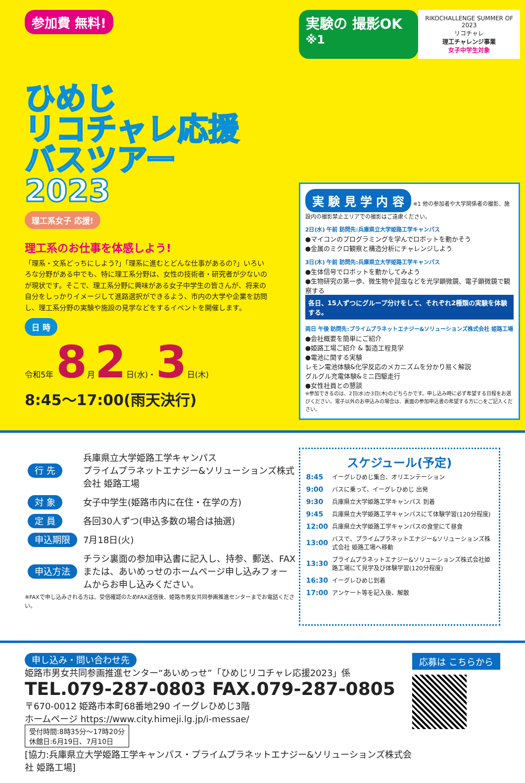参加費 無料!
ひめじ
リコチャレ応援
バスツアー
2023
理工系女子 応援!
理工系のお仕事を体感しよう!
「理系・文系どっちにしよう?」「理系に進むとどんな仕事があるの?」いろいろな分野がある中でも、特に理工系分野は、女性の技術者・研究者が少ないのが現状です。そこで、理工系分野に興味がある女子中学生の皆さんが、将来の自分をしっかりイメージして進路選択ができるよう、市内の大学や企業を訪問し、理工系分野の実験や施設の見学などをするイベントを開催します。
日 時
令和5年 8月2日(水)・3日(木)
8:45〜17:00(雨天決行)
実験の 撮影OK <sup>※1</sup>
RIKOCHALLENGE SUMMER OF 2023
リコチャレ
理工チャレンジ事業
女子中学生対象
実 験 見 学 内 容
※1 他の参加者や大学関係者の撮影、施設内の撮影禁止エリアでの撮影はご遠慮ください。
2日(水) 午前 訪問先:兵庫県立大学姫路工学キャンパス
●マイコンのプログラミングを学んでロボットを動かそう
●金属のミクロ観察と構造分析にチャレンジしよう
3日(木) 午前 訪問先:兵庫県立大学姫路工学キャンパス
●生体信号でロボットを動かしてみよう
●生物研究の第一歩、微生物や昆虫などを光学顕微鏡、電子顕微鏡で観察する
各日、15人ずつにグループ分けをして、それぞれ2種類の実験を体験する。
両日 午後 訪問先:プライムプラネットエナジー&ソリューションズ株式会社 姫路工場
●会社概要を簡単にご紹介
●姫路工場ご紹介 & 製造工程見学
●電池に関する実験
レモン電池体験&化学反応のメカニズムを分かり易く解説
グルグル充電体験&ミニ四駆走行
●女性社員との懇談
※参加できるのは、2日(水)か3日(木)のどちらかです。申し込み時に必ず希望する日程をお選びください。電子以外のお申込みの場合は、裏面の参加申込書の希望する方に○をご記入ください。
| 行 先 | 兵庫県立大学姫路工学キャンパス プライムプラネットエナジー&ソリューションズ株式会社 姫路工場 |
| 対 象 | 女子中学生(姫路市内に在住・在学の方) |
| 定 員 | 各回30人ずつ(申込多数の場合は抽選) |
| 申込期限 | 7月18日(火) |
| 申込方法 | チラシ裏面の参加申込書に記入し、持参、郵送、FAXまたは、あいめっせのホームページ申し込みフォームからお申し込みください。 |
※FAXで申し込みされる方は、受信確認のためFAX送信後、姫路市男女共同参画推進センターまでお電話ください。
スケジュール(予定)
| 8:45 | イーグレひめじ集合、オリエンテーション |
| 9:00 | バスに乗って、イーグレひめじ 出発 |
| 9:30 | 兵庫県立大学姫路工学キャンパス 到着 |
| 9:45 | 兵庫県立大学姫路工学キャンパスにて体験学習(120分程度) |
| 12:00 | 兵庫県立大学姫路工学キャンパスの食堂にて昼食 |
| 13:00 | バスで、プライムプラネットエナジー&ソリューションズ株式会社 姫路工場へ移動 |
| 13:30 | プライムプラネットエナジー&ソリューションズ株式会社姫路工場にて見学及び体験学習(120分程度) |
| 16:30 | イーグレひめじ到着 |
| 17:00 | アンケート等を記入後、解散 |
申し込み・問い合わせ先
姫路市男女共同参画推進センター“あいめっせ”「ひめじリコチャレ応援2023」係
TEL.079-287-0803 FAX.079-287-0805
〒670-0012 姫路市本町68番地290 イーグレひめじ3階
ホームページ https://www.city.himeji.lg.jp/i-messae/
受付時間:8時35分〜17時20分
休館日:6月19日、7月10日
[協力:兵庫県立大学姫路工学キャンパス・プライムプラネットエナジー&ソリューションズ株式会社 姫路工場]
応募は こちらから